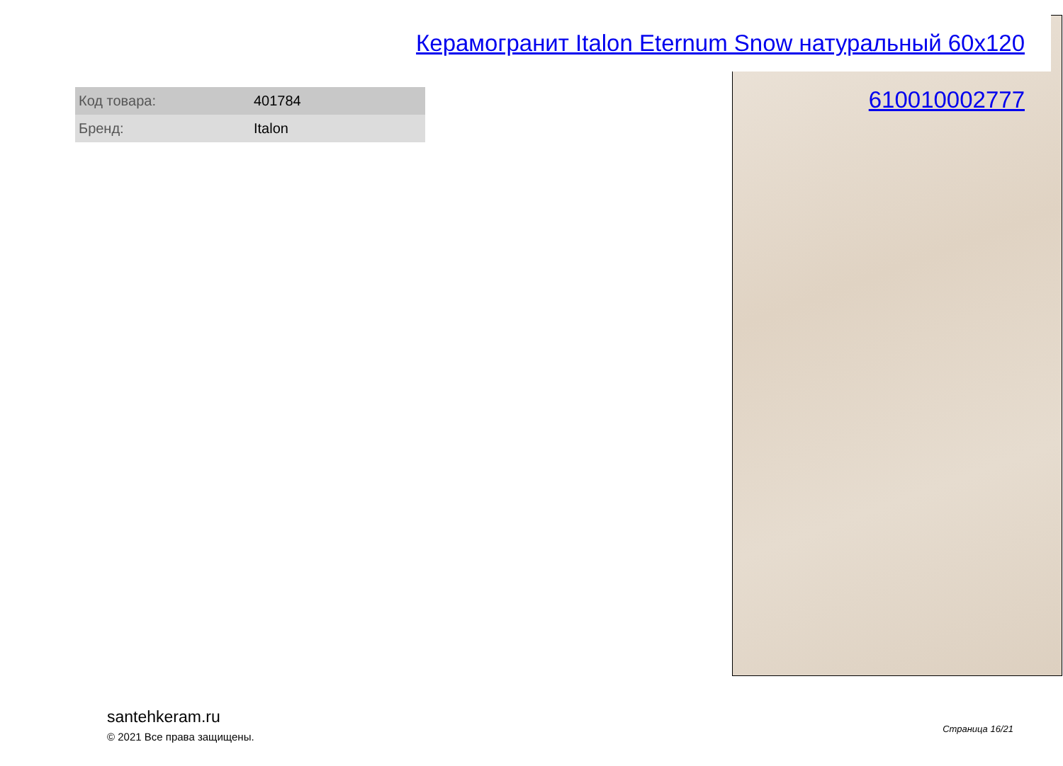Керамогранит Italon Eternum Snow натуральный 60x120 610010002777
| Код товара: | 401784 |
| Бренд: | Italon |
santehkeram.ru
© 2021 Все права защищены.
Страница 16/21